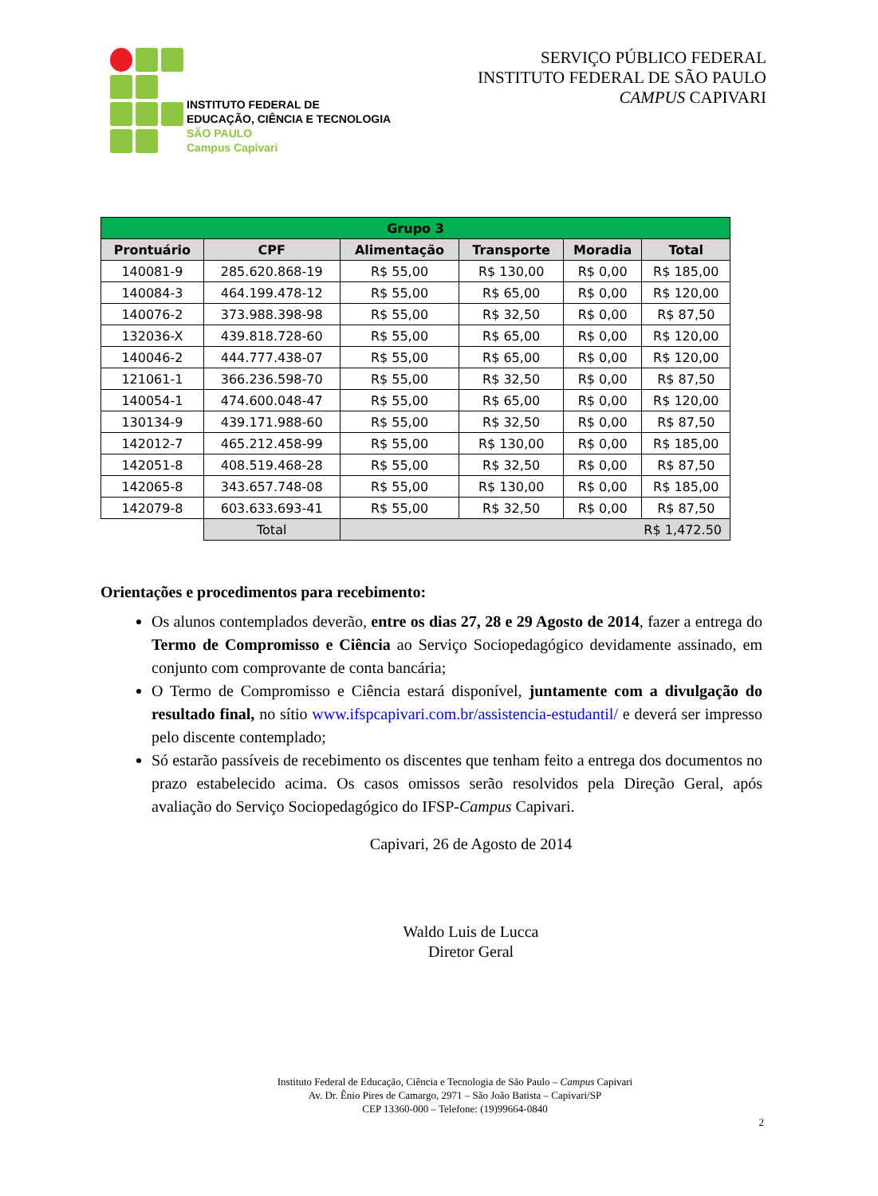INSTITUTO FEDERAL DE
EDUCAÇÃO, CIÊNCIA E TECNOLOGIA
SÃO PAULO
Campus Capivari
SERVIÇO PÚBLICO FEDERAL
INSTITUTO FEDERAL DE SÃO PAULO
CAMPUS CAPIVARI
| Grupo 3 | | | | | |
| --- | --- | --- | --- | --- | --- |
| Prontuário | CPF | Alimentação | Transporte | Moradia | Total |
| 140081-9 | 285.620.868-19 | R$ 55,00 | R$ 130,00 | R$ 0,00 | R$ 185,00 |
| 140084-3 | 464.199.478-12 | R$ 55,00 | R$ 65,00 | R$ 0,00 | R$ 120,00 |
| 140076-2 | 373.988.398-98 | R$ 55,00 | R$ 32,50 | R$ 0,00 | R$ 87,50 |
| 132036-X | 439.818.728-60 | R$ 55,00 | R$ 65,00 | R$ 0,00 | R$ 120,00 |
| 140046-2 | 444.777.438-07 | R$ 55,00 | R$ 65,00 | R$ 0,00 | R$ 120,00 |
| 121061-1 | 366.236.598-70 | R$ 55,00 | R$ 32,50 | R$ 0,00 | R$ 87,50 |
| 140054-1 | 474.600.048-47 | R$ 55,00 | R$ 65,00 | R$ 0,00 | R$ 120,00 |
| 130134-9 | 439.171.988-60 | R$ 55,00 | R$ 32,50 | R$ 0,00 | R$ 87,50 |
| 142012-7 | 465.212.458-99 | R$ 55,00 | R$ 130,00 | R$ 0,00 | R$ 185,00 |
| 142051-8 | 408.519.468-28 | R$ 55,00 | R$ 32,50 | R$ 0,00 | R$ 87,50 |
| 142065-8 | 343.657.748-08 | R$ 55,00 | R$ 130,00 | R$ 0,00 | R$ 185,00 |
| 142079-8 | 603.633.693-41 | R$ 55,00 | R$ 32,50 | R$ 0,00 | R$ 87,50 |
| | Total | R$ 1,472.50 | | | |
Orientações e procedimentos para recebimento:
Os alunos contemplados deverão, entre os dias 27, 28 e 29 Agosto de 2014, fazer a entrega do Termo de Compromisso e Ciência ao Serviço Sociopedagógico devidamente assinado, em conjunto com comprovante de conta bancária;
O Termo de Compromisso e Ciência estará disponível, juntamente com a divulgação do resultado final, no sítio www.ifspcapivari.com.br/assistencia-estudantil/ e deverá ser impresso pelo discente contemplado;
Só estarão passíveis de recebimento os discentes que tenham feito a entrega dos documentos no prazo estabelecido acima. Os casos omissos serão resolvidos pela Direção Geral, após avaliação do Serviço Sociopedagógico do IFSP-Campus Capivari.
Capivari, 26 de Agosto de 2014
Waldo Luis de Lucca
Diretor Geral
Instituto Federal de Educação, Ciência e Tecnologia de São Paulo – Campus Capivari
Av. Dr. Ênio Pires de Camargo, 2971 – São João Batista – Capivari/SP
CEP 13360-000 – Telefone: (19)99664-0840
2